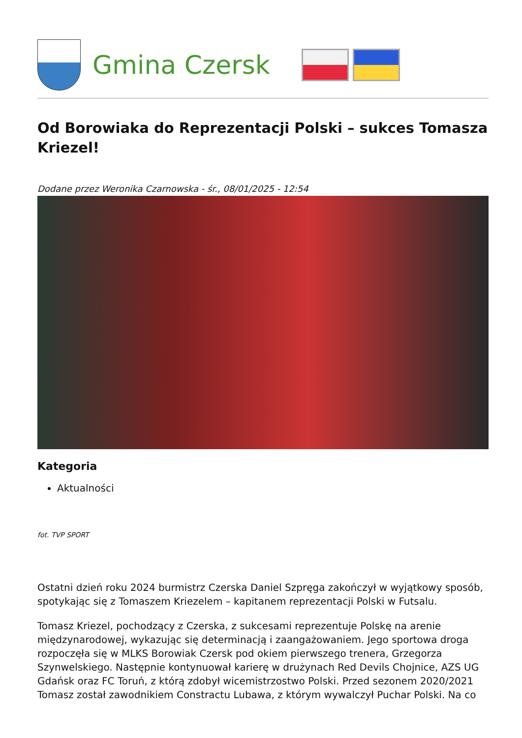Gmina Czersk
Od Borowiaka do Reprezentacji Polski – sukces Tomasza Kriezel!
Dodane przez Weronika Czarnowska - śr., 08/01/2025 - 12:54
Kategoria
Aktualności
fot. TVP SPORT
Ostatni dzień roku 2024 burmistrz Czerska Daniel Szpręga zakończył w wyjątkowy sposób, spotykając się z Tomaszem Kriezelem – kapitanem reprezentacji Polski w Futsalu.
Tomasz Kriezel, pochodzący z Czerska, z sukcesami reprezentuje Polskę na arenie międzynarodowej, wykazując się determinacją i zaangażowaniem. Jego sportowa droga rozpoczęła się w MLKS Borowiak Czersk pod okiem pierwszego trenera, Grzegorza Szynwelskiego. Następnie kontynuował karierę w drużynach Red Devils Chojnice, AZS UG Gdańsk oraz FC Toruń, z którą zdobył wicemistrzostwo Polski. Przed sezonem 2020/2021 Tomasz został zawodnikiem Constractu Lubawa, z którym wywalczył Puchar Polski. Na co